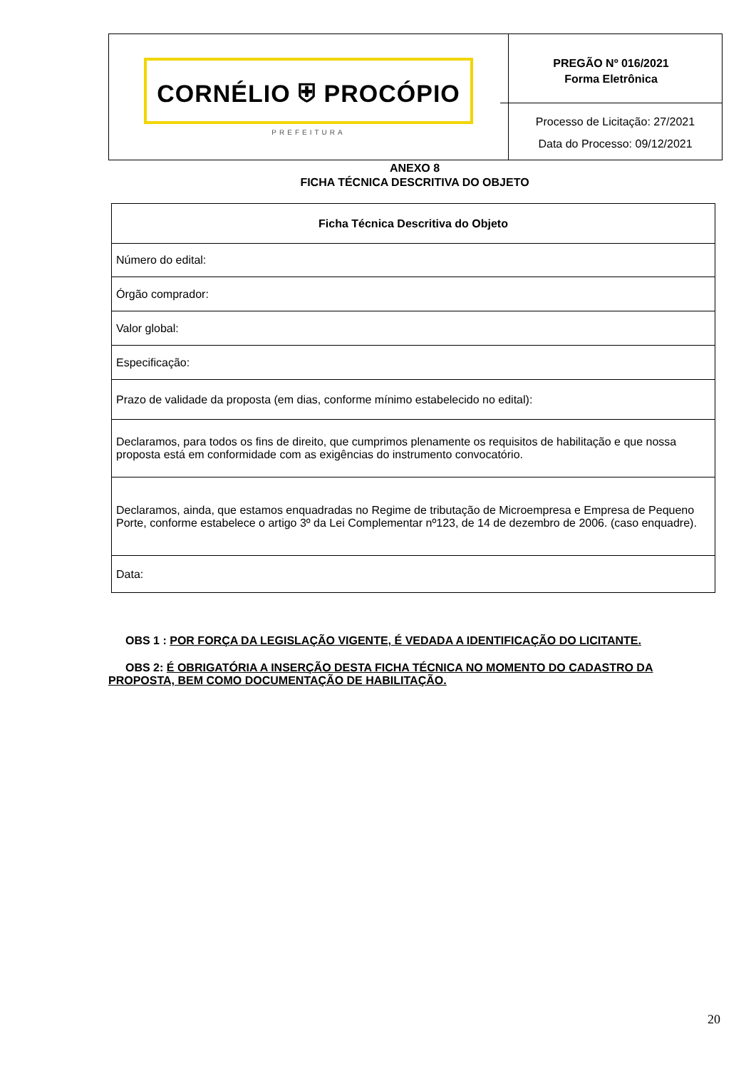CORNÉLIO ⛨ PROCÓPIO
PREFEITURA
PREGÃO Nº 016/2021
Forma Eletrônica
Processo de Licitação: 27/2021
Data do Processo: 09/12/2021
ANEXO 8
FICHA TÉCNICA DESCRITIVA DO OBJETO
| Ficha Técnica Descritiva do Objeto |
| --- |
| Número do edital: |
| Órgão comprador: |
| Valor global: |
| Especificação: |
| Prazo de validade da proposta (em dias, conforme mínimo estabelecido no edital): |
| Declaramos, para todos os fins de direito, que cumprimos plenamente os requisitos de habilitação e que nossa proposta está em conformidade com as exigências do instrumento convocatório. |
| Declaramos, ainda, que estamos enquadradas no Regime de tributação de Microempresa e Empresa de Pequeno Porte, conforme estabelece o artigo 3º da Lei Complementar nº123, de 14 de dezembro de 2006. (caso enquadre). |
| Data: |
OBS 1 : POR FORÇA DA LEGISLAÇÃO VIGENTE, É VEDADA A IDENTIFICAÇÃO DO LICITANTE.
OBS 2: É OBRIGATÓRIA A INSERÇÃO DESTA FICHA TÉCNICA NO MOMENTO DO CADASTRO DA PROPOSTA, BEM COMO DOCUMENTAÇÃO DE HABILITAÇÃO.
20